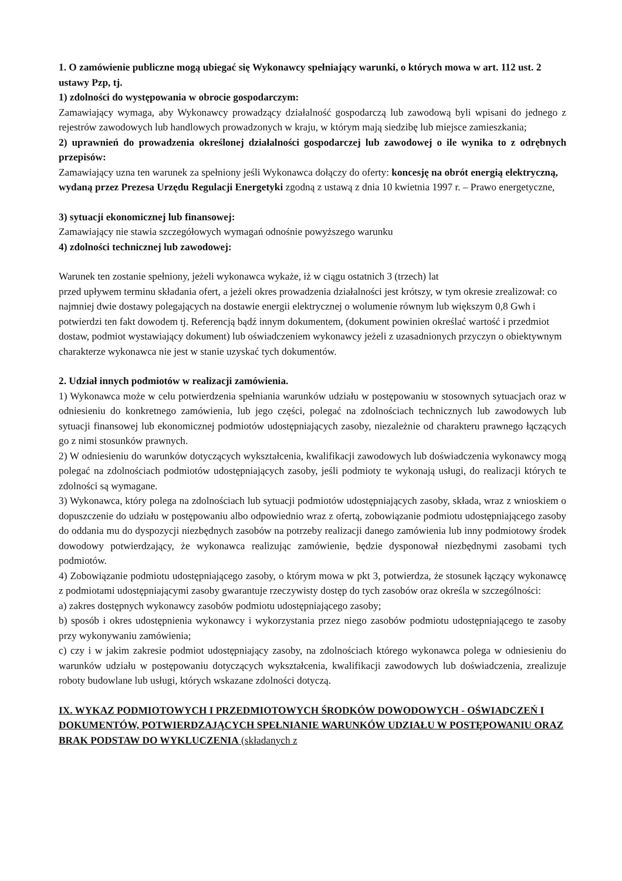1. O zamówienie publiczne mogą ubiegać się Wykonawcy spełniający warunki, o których mowa w art. 112 ust. 2 ustawy Pzp, tj.
1) zdolności do występowania w obrocie gospodarczym:
Zamawiający wymaga, aby Wykonawcy prowadzący działalność gospodarczą lub zawodową byli wpisani do jednego z rejestrów zawodowych lub handlowych prowadzonych w kraju, w którym mają siedzibę lub miejsce zamieszkania;
2) uprawnień do prowadzenia określonej działalności gospodarczej lub zawodowej o ile wynika to z odrębnych przepisów:
Zamawiający uzna ten warunek za spełniony jeśli Wykonawca dołączy do oferty: koncesję na obrót energią elektryczną, wydaną przez Prezesa Urzędu Regulacji Energetyki zgodną z ustawą z dnia 10 kwietnia 1997 r. – Prawo energetyczne,
3) sytuacji ekonomicznej lub finansowej:
Zamawiający nie stawia szczegółowych wymagań odnośnie powyższego warunku
4) zdolności technicznej lub zawodowej:
Warunek ten zostanie spełniony, jeżeli wykonawca wykaże, iż w ciągu ostatnich 3 (trzech) lat
przed upływem terminu składania ofert, a jeżeli okres prowadzenia działalności jest krótszy, w tym okresie zrealizował: co najmniej dwie dostawy polegających na dostawie energii elektrycznej o wolumenie równym lub większym 0,8 Gwh i potwierdzi ten fakt dowodem tj. Referencją bądź innym dokumentem, (dokument powinien określać wartość i przedmiot dostaw, podmiot wystawiający dokument) lub oświadczeniem wykonawcy jeżeli z uzasadnionych przyczyn o obiektywnym charakterze wykonawca nie jest w stanie uzyskać tych dokumentów.
2. Udział innych podmiotów w realizacji zamówienia.
1) Wykonawca może w celu potwierdzenia spełniania warunków udziału w postępowaniu w stosownych sytuacjach oraz w odniesieniu do konkretnego zamówienia, lub jego części, polegać na zdolnościach technicznych lub zawodowych lub sytuacji finansowej lub ekonomicznej podmiotów udostępniających zasoby, niezależnie od charakteru prawnego łączących go z nimi stosunków prawnych.
2) W odniesieniu do warunków dotyczących wykształcenia, kwalifikacji zawodowych lub doświadczenia wykonawcy mogą polegać na zdolnościach podmiotów udostępniających zasoby, jeśli podmioty te wykonają usługi, do realizacji których te zdolności są wymagane.
3) Wykonawca, który polega na zdolnościach lub sytuacji podmiotów udostępniających zasoby, składa, wraz z wnioskiem o dopuszczenie do udziału w postępowaniu albo odpowiednio wraz z ofertą, zobowiązanie podmiotu udostępniającego zasoby do oddania mu do dyspozycji niezbędnych zasobów na potrzeby realizacji danego zamówienia lub inny podmiotowy środek dowodowy potwierdzający, że wykonawca realizując zamówienie, będzie dysponował niezbędnymi zasobami tych podmiotów.
4) Zobowiązanie podmiotu udostępniającego zasoby, o którym mowa w pkt 3, potwierdza, że stosunek łączący wykonawcę z podmiotami udostępniającymi zasoby gwarantuje rzeczywisty dostęp do tych zasobów oraz określa w szczególności:
a) zakres dostępnych wykonawcy zasobów podmiotu udostępniającego zasoby;
b) sposób i okres udostępnienia wykonawcy i wykorzystania przez niego zasobów podmiotu udostępniającego te zasoby przy wykonywaniu zamówienia;
c) czy i w jakim zakresie podmiot udostępniający zasoby, na zdolnościach którego wykonawca polega w odniesieniu do warunków udziału w postępowaniu dotyczących wykształcenia, kwalifikacji zawodowych lub doświadczenia, zrealizuje roboty budowlane lub usługi, których wskazane zdolności dotyczą.
IX. WYKAZ PODMIOTOWYCH I PRZEDMIOTOWYCH ŚRODKÓW DOWODOWYCH - OŚWIADCZEŃ I DOKUMENTÓW, POTWIERDZAJĄCYCH SPEŁNIANIE WARUNKÓW UDZIAŁU W POSTĘPOWANIU ORAZ BRAK PODSTAW DO WYKLUCZENIA (składanych z